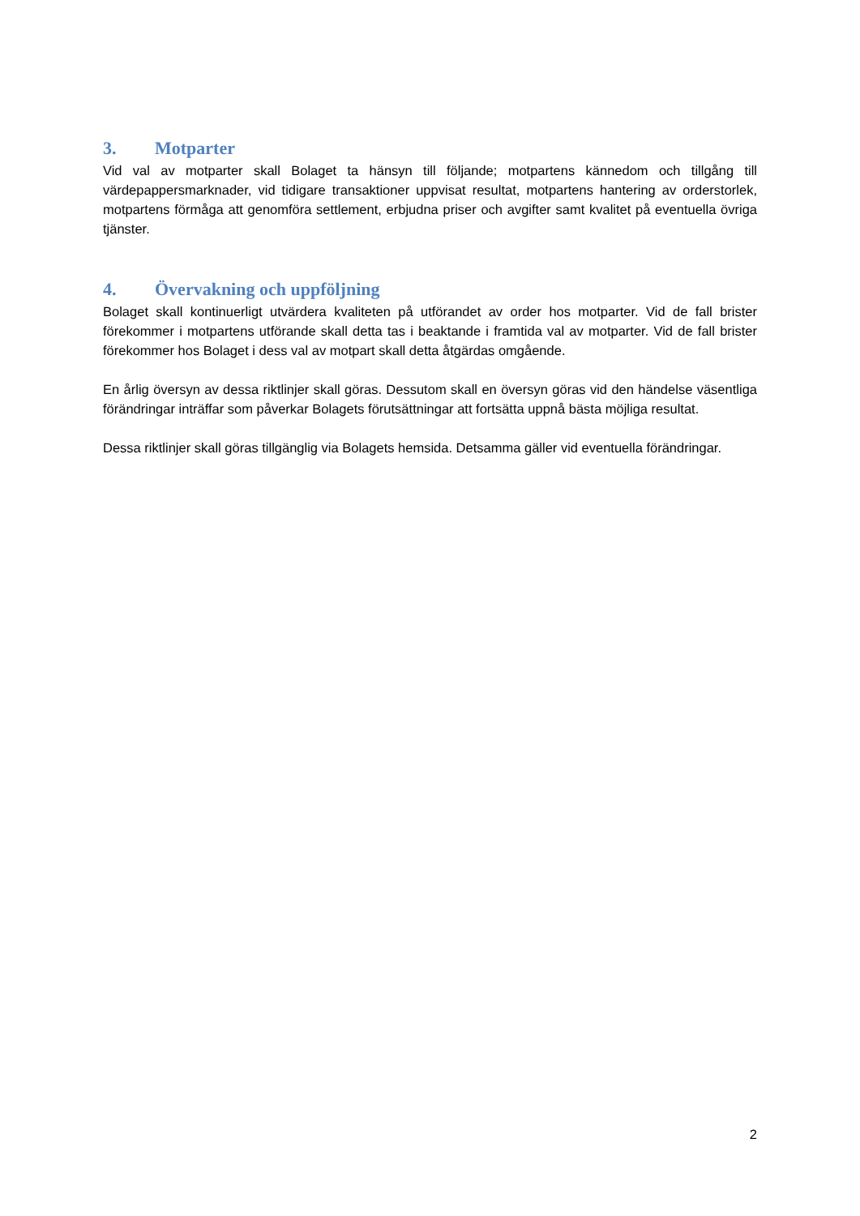3. Motparter
Vid val av motparter skall Bolaget ta hänsyn till följande; motpartens kännedom och tillgång till värdepappersmarknader, vid tidigare transaktioner uppvisat resultat, motpartens hantering av orderstorlek, motpartens förmåga att genomföra settlement, erbjudna priser och avgifter samt kvalitet på eventuella övriga tjänster.
4. Övervakning och uppföljning
Bolaget skall kontinuerligt utvärdera kvaliteten på utförandet av order hos motparter. Vid de fall brister förekommer i motpartens utförande skall detta tas i beaktande i framtida val av motparter. Vid de fall brister förekommer hos Bolaget i dess val av motpart skall detta åtgärdas omgående.
En årlig översyn av dessa riktlinjer skall göras. Dessutom skall en översyn göras vid den händelse väsentliga förändringar inträffar som påverkar Bolagets förutsättningar att fortsätta uppnå bästa möjliga resultat.
Dessa riktlinjer skall göras tillgänglig via Bolagets hemsida. Detsamma gäller vid eventuella förändringar.
2